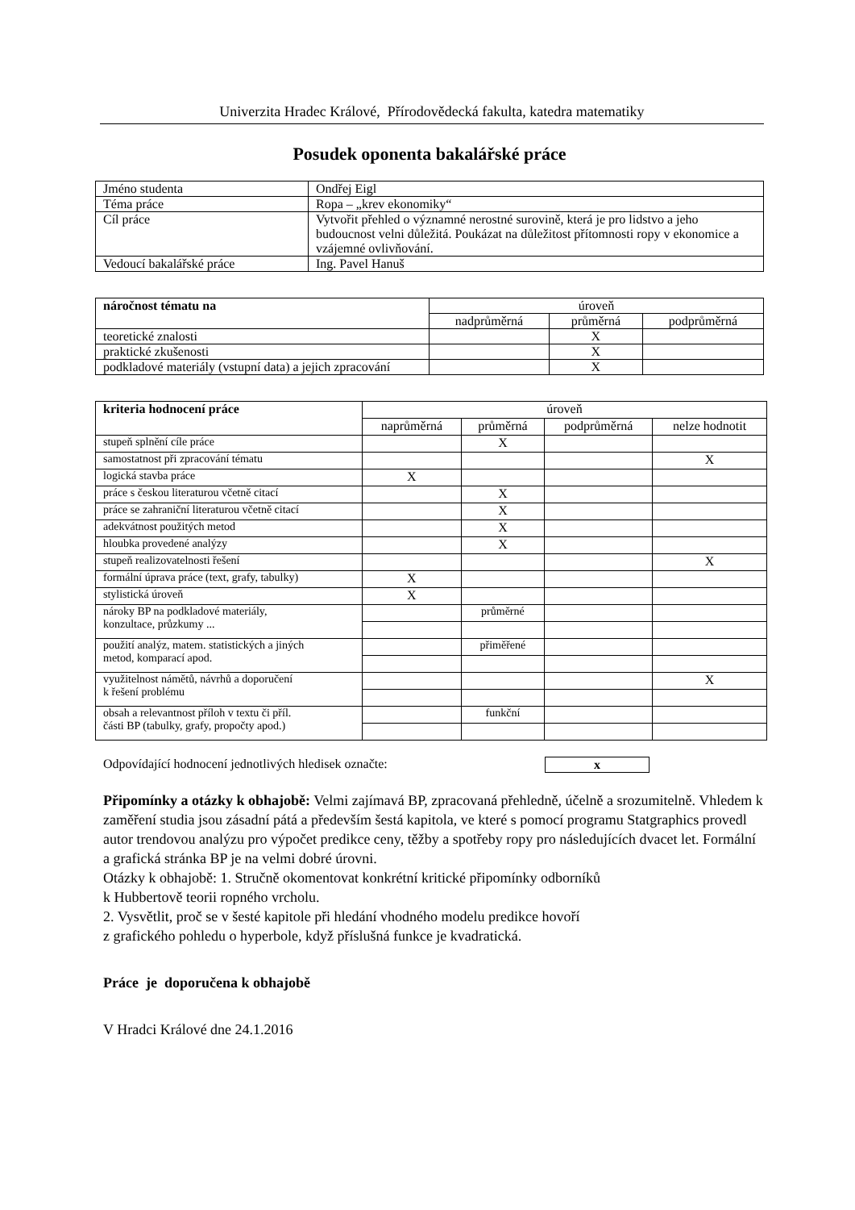Univerzita Hradec Králové, Přírodovědecká fakulta, katedra matematiky
Posudek oponenta bakalářské práce
| Jméno studenta | Ondřej Eigl |
| Téma práce | Ropa – „krev ekonomiky“ |
| Cíl práce | Vytvořit přehled o významné nerostné surovině, která je pro lidstvo a jeho budoucnost velni důležitá. Poukázat na důležitost přítomnosti ropy v ekonomice a vzájemné ovlivňování. |
| Vedoucí bakalářské práce | Ing. Pavel Hanuš |
| náročnost tématu na | úroveň | | |
| --- | --- | --- | --- |
| | nadprůměrná | průměrná | podprůměrná |
| teoretické znalosti | | X | |
| praktické zkušenosti | | X | |
| podkladové materiály (vstupní data) a jejich zpracování | | X | |
| kriteria hodnocení práce | úroveň | | | |
| --- | --- | --- | --- | --- |
| | naprůměrná | průměrná | podprůměrná | nelze hodnotit |
| stupeň splnění cíle práce | | X | | |
| samostatnost při zpracování tématu | | | | X |
| logická stavba práce | X | | | |
| práce s českou literaturou včetně citací | | X | | |
| práce se zahraniční literaturou včetně citací | | X | | |
| adekvátnost použitých metod | | X | | |
| hloubka provedené analýzy | | X | | |
| stupeň realizovatelnosti řešení | | | | X |
| formální úprava práce (text, grafy, tabulky) | X | | | |
| stylistická úroveň | X | | | |
| nároky BP na podkladové materiály, konzultace, průzkumy ... | | průměrné | | |
| použití analýz, matem. statistických a jiných metod, komparací apod. | | přiměřené | | |
| využitelnost námětů, návrhů a doporučení k řešení problému | | | | X |
| obsah a relevantnost příloh v textu či příl. části BP (tabulky, grafy, propočty apod.) | | funkční | | |
Odpovídající hodnocení jednotlivých hledisek označte: x
Připomínky a otázky k obhajobě: Velmi zajímavá BP, zpracovaná přehledně, účelně a srozumitelně. Vhledem k zaměření studia jsou zásadní pátá a především šestá kapitola, ve které s pomocí programu Statgraphics provedl autor trendovou analýzu pro výpočet predikce ceny, těžby a spotřeby ropy pro následujících dvacet let. Formální a grafická stránka BP je na velmi dobré úrovni.
Otázky k obhajobě: 1. Stručně okomentovat konkrétní kritické připomínky odborníků
k Hubbertově teorii ropného vrcholu.
2. Vysvětlit, proč se v šesté kapitole při hledání vhodného modelu predikce hovoří
z grafického pohledu o hyperbole, když příslušná funkce je kvadratická.
Práce je doporučena k obhajobě
V Hradci Králové dne 24.1.2016